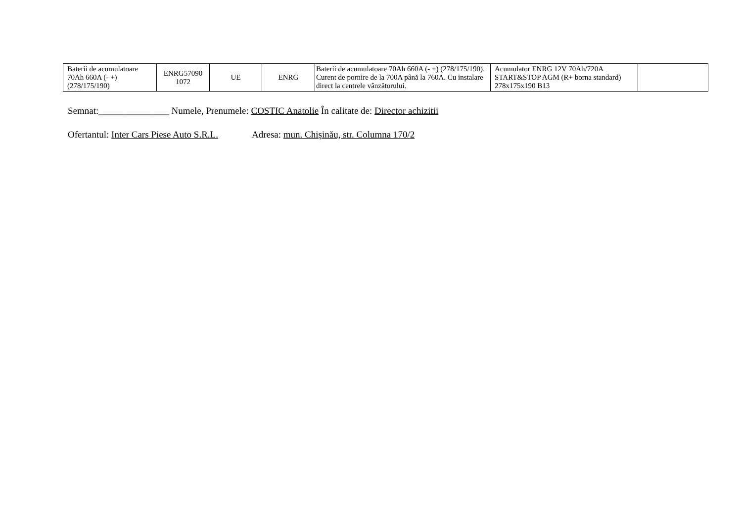| Baterii de acumulatoare 70Ah 660A (- +) (278/175/190) | ENRG57090 1072 | UE | ENRG | Baterii de acumulatoare 70Ah 660A (- +) (278/175/190). Curent de pornire de la 700A până la 760A. Cu instalare direct la centrele vânzătorului. | Acumulator ENRG 12V 70Ah/720A START&STOP AGM (R+ borna standard) 278x175x190 B13 | |
Semnat:_______________ Numele, Prenumele: COSTIC Anatolie În calitate de: Director achizitii
Ofertantul: Inter Cars Piese Auto S.R.L. Adresa: mun. Chișinău, str. Columna 170/2